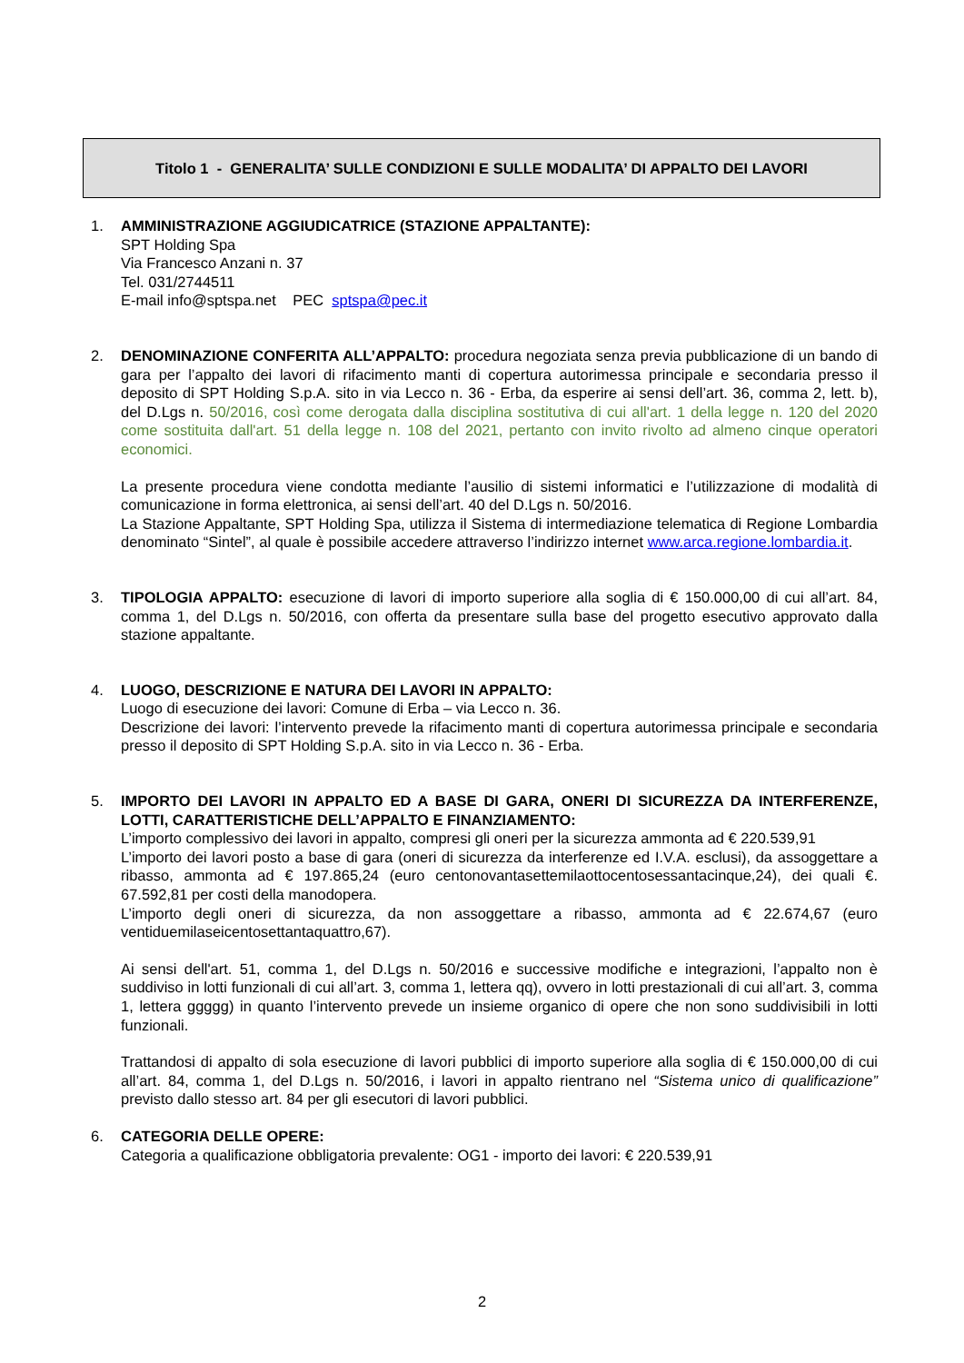Titolo 1 - GENERALITA’ SULLE CONDIZIONI E SULLE MODALITA’ DI APPALTO DEI LAVORI
1. AMMINISTRAZIONE AGGIUDICATRICE (STAZIONE APPALTANTE):
SPT Holding Spa
Via Francesco Anzani n. 37
Tel. 031/2744511
E-mail info@sptspa.net PEC sptspa@pec.it
2. DENOMINAZIONE CONFERITA ALL’APPALTO: procedura negoziata senza previa pubblicazione di un bando di gara per l’appalto dei lavori di rifacimento manti di copertura autorimessa principale e secondaria presso il deposito di SPT Holding S.p.A. sito in via Lecco n. 36 - Erba, da esperire ai sensi dell’art. 36, comma 2, lett. b), del D.Lgs n. 50/2016, così come derogata dalla disciplina sostitutiva di cui all'art. 1 della legge n. 120 del 2020 come sostituita dall'art. 51 della legge n. 108 del 2021, pertanto con invito rivolto ad almeno cinque operatori economici.
La presente procedura viene condotta mediante l’ausilio di sistemi informatici e l’utilizzazione di modalità di comunicazione in forma elettronica, ai sensi dell’art. 40 del D.Lgs n. 50/2016.
La Stazione Appaltante, SPT Holding Spa, utilizza il Sistema di intermediazione telematica di Regione Lombardia denominato “Sintel”, al quale è possibile accedere attraverso l’indirizzo internet www.arca.regione.lombardia.it.
3. TIPOLOGIA APPALTO: esecuzione di lavori di importo superiore alla soglia di € 150.000,00 di cui all’art. 84, comma 1, del D.Lgs n. 50/2016, con offerta da presentare sulla base del progetto esecutivo approvato dalla stazione appaltante.
4. LUOGO, DESCRIZIONE E NATURA DEI LAVORI IN APPALTO:
Luogo di esecuzione dei lavori: Comune di Erba – via Lecco n. 36.
Descrizione dei lavori: l’intervento prevede la rifacimento manti di copertura autorimessa principale e secondaria presso il deposito di SPT Holding S.p.A. sito in via Lecco n. 36 - Erba.
5. IMPORTO DEI LAVORI IN APPALTO ED A BASE DI GARA, ONERI DI SICUREZZA DA INTERFERENZE, LOTTI, CARATTERISTICHE DELL’APPALTO E FINANZIAMENTO:
L’importo complessivo dei lavori in appalto, compresi gli oneri per la sicurezza ammonta ad € 220.539,91
L’importo dei lavori posto a base di gara (oneri di sicurezza da interferenze ed I.V.A. esclusi), da assoggettare a ribasso, ammonta ad € 197.865,24 (euro centonovantasettemilaottocentosessantacinque,24), dei quali €. 67.592,81 per costi della manodopera.
L’importo degli oneri di sicurezza, da non assoggettare a ribasso, ammonta ad € 22.674,67 (euro ventiduemilaseicentosettantaquattro,67).
Ai sensi dell'art. 51, comma 1, del D.Lgs n. 50/2016 e successive modifiche e integrazioni, l’appalto non è suddiviso in lotti funzionali di cui all’art. 3, comma 1, lettera qq), ovvero in lotti prestazionali di cui all’art. 3, comma 1, lettera ggggg) in quanto l’intervento prevede un insieme organico di opere che non sono suddivisibili in lotti funzionali.
Trattandosi di appalto di sola esecuzione di lavori pubblici di importo superiore alla soglia di € 150.000,00 di cui all’art. 84, comma 1, del D.Lgs n. 50/2016, i lavori in appalto rientrano nel “Sistema unico di qualificazione” previsto dallo stesso art. 84 per gli esecutori di lavori pubblici.
6. CATEGORIA DELLE OPERE:
Categoria a qualificazione obbligatoria prevalente: OG1 - importo dei lavori: € 220.539,91
2